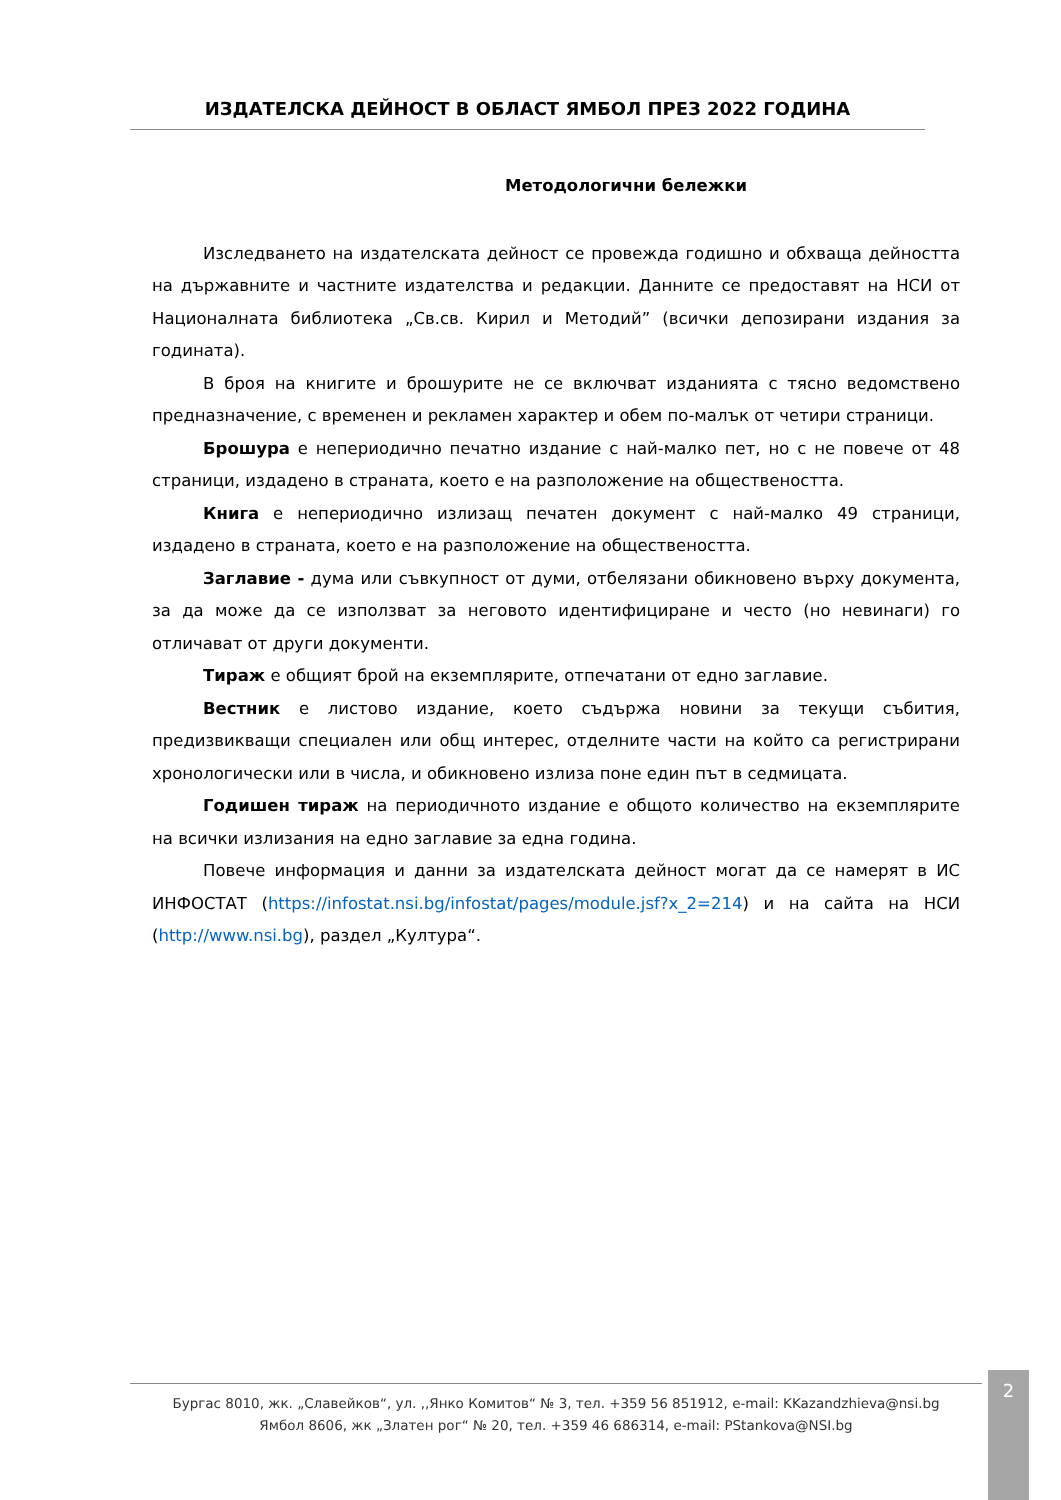ИЗДАТЕЛСКА ДЕЙНОСТ В ОБЛАСТ ЯМБОЛ ПРЕЗ 2022 ГОДИНА
Методологични бележки
Изследването на издателската дейност се провежда годишно и обхваща дейността на държавните и частните издателства и редакции. Данните се предоставят на НСИ от Националната библиотека „Св.св. Кирил и Методий” (всички депозирани издания за годината).
В броя на книгите и брошурите не се включват изданията с тясно ведомствено предназначение, с временен и рекламен характер и обем по-малък от четири страници.
Брошура е непериодично печатно издание с най-малко пет, но с не повече от 48 страници, издадено в страната, което е на разположение на обществеността.
Книга е непериодично излизащ печатен документ с най-малко 49 страници, издадено в страната, което е на разположение на обществеността.
Заглавие - дума или съвкупност от думи, отбелязани обикновено върху документа, за да може да се използват за неговото идентифициране и често (но невинаги) го отличават от други документи.
Тираж е общият брой на екземплярите, отпечатани от едно заглавие.
Вестник е листово издание, което съдържа новини за текущи събития, предизвикващи специален или общ интерес, отделните части на който са регистрирани хронологически или в числа, и обикновено излиза поне един път в седмицата.
Годишен тираж на периодичното издание е общото количество на екземплярите на всички излизания на едно заглавие за една година.
Повече информация и данни за издателската дейност могат да се намерят в ИС ИНФОСТАТ (https://infostat.nsi.bg/infostat/pages/module.jsf?x_2=214) и на сайта на НСИ (http://www.nsi.bg), раздел „Култура“.
Бургас 8010, жк. „Славейков“, ул. ,,Янко Комитов“ № 3, тел. +359 56 851912, e-mail: KKazandzhieva@nsi.bg
Ямбол 8606, жк „Златен рог“ № 20, тел. +359 46 686314, e-mail: PStankova@NSI.bg
2